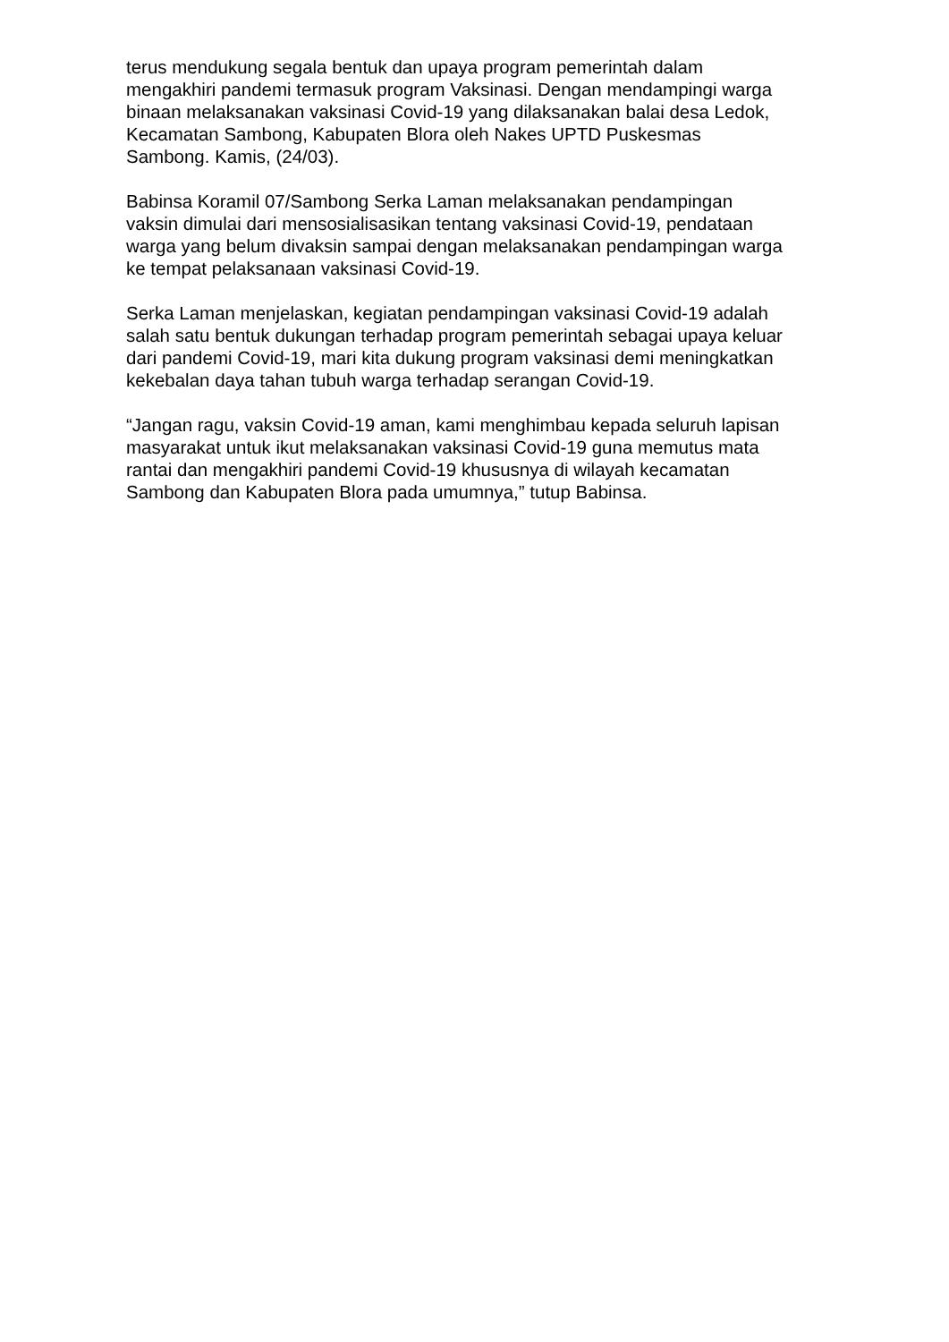terus mendukung segala bentuk dan upaya program pemerintah dalam
mengakhiri pandemi termasuk program Vaksinasi. Dengan mendampingi warga
binaan melaksanakan vaksinasi Covid-19 yang dilaksanakan balai desa Ledok,
Kecamatan Sambong, Kabupaten Blora oleh Nakes UPTD Puskesmas
Sambong. Kamis, (24/03).
Babinsa Koramil 07/Sambong Serka Laman melaksanakan pendampingan
vaksin dimulai dari mensosialisasikan tentang vaksinasi Covid-19, pendataan
warga yang belum divaksin sampai dengan melaksanakan pendampingan warga
ke tempat pelaksanaan vaksinasi Covid-19.
Serka Laman menjelaskan, kegiatan pendampingan vaksinasi Covid-19 adalah
salah satu bentuk dukungan terhadap program pemerintah sebagai upaya keluar
dari pandemi Covid-19, mari kita dukung program vaksinasi demi meningkatkan
kekebalan daya tahan tubuh warga terhadap serangan Covid-19.
“Jangan ragu, vaksin Covid-19 aman, kami menghimbau kepada seluruh lapisan
masyarakat untuk ikut melaksanakan vaksinasi Covid-19 guna memutus mata
rantai dan mengakhiri pandemi Covid-19 khususnya di wilayah kecamatan
Sambong dan Kabupaten Blora pada umumnya,” tutup Babinsa.